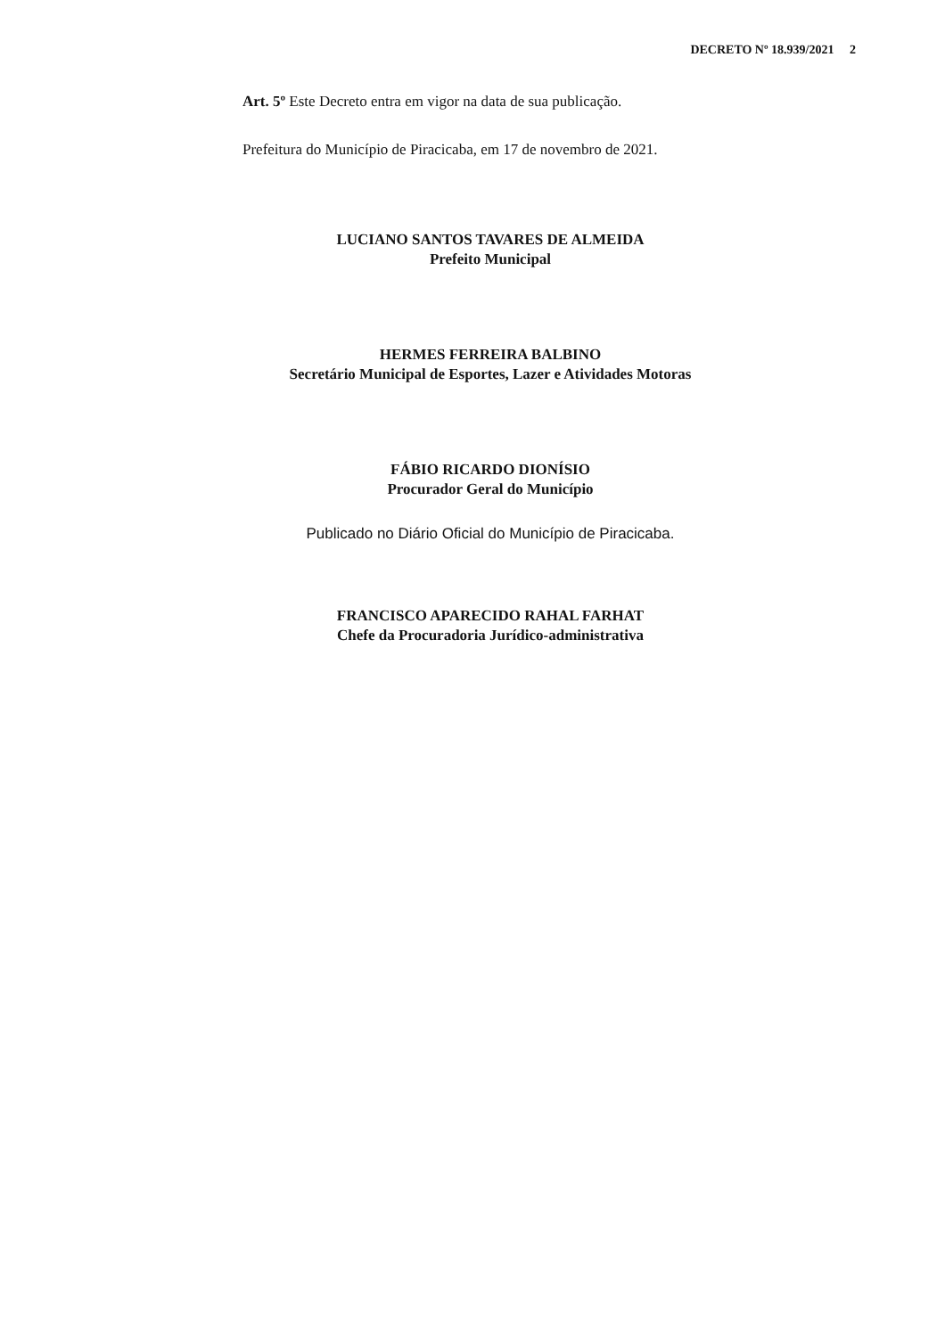DECRETO Nº 18.939/2021 2
Art. 5º Este Decreto entra em vigor na data de sua publicação.
Prefeitura do Município de Piracicaba, em 17 de novembro de 2021.
LUCIANO SANTOS TAVARES DE ALMEIDA
Prefeito Municipal
HERMES FERREIRA BALBINO
Secretário Municipal de Esportes, Lazer e Atividades Motoras
FÁBIO RICARDO DIONÍSIO
Procurador Geral do Município
Publicado no Diário Oficial do Município de Piracicaba.
FRANCISCO APARECIDO RAHAL FARHAT
Chefe da Procuradoria Jurídico-administrativa